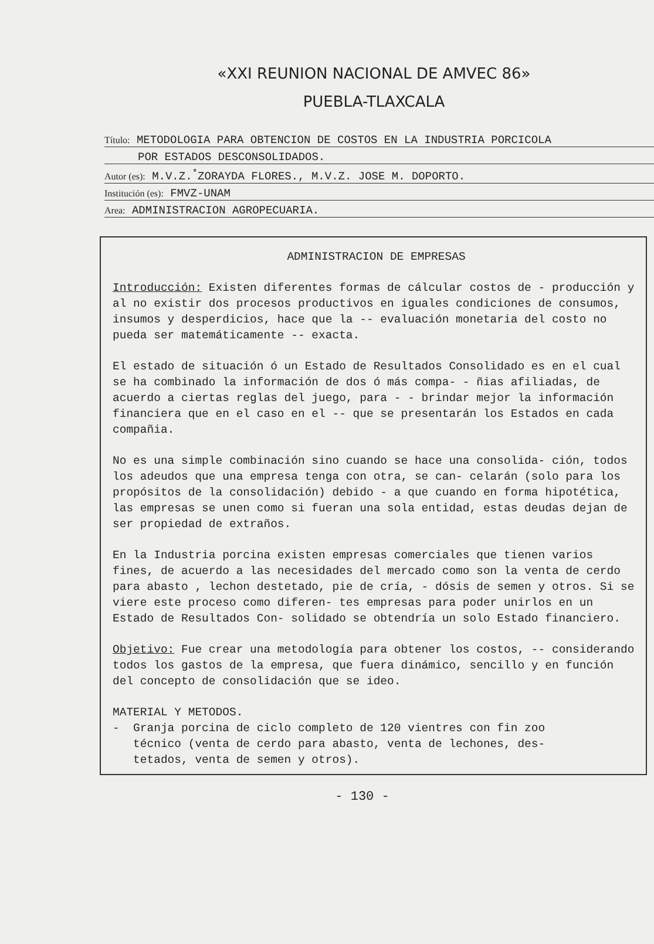«XXI REUNION NACIONAL DE AMVEC 86»
PUEBLA-TLAXCALA
Título: METODOLOGIA PARA OBTENCION DE COSTOS EN LA INDUSTRIA PORCICOLA
POR ESTADOS DESCONSOLIDADOS.
Autor (es): M.V.Z.<sup>*</sup>ZORAYDA FLORES., M.V.Z. JOSE M. DOPORTO.
Institución (es): FMVZ-UNAM
Area: ADMINISTRACION AGROPECUARIA.
ADMINISTRACION DE EMPRESAS
Introducción: Existen diferentes formas de cálcular costos de - producción y al no existir dos procesos productivos en iguales condiciones de consumos, insumos y desperdicios, hace que la -- evaluación monetaria del costo no pueda ser matemáticamente -- exacta.
El estado de situación ó un Estado de Resultados Consolidado es en el cual se ha combinado la información de dos ó más compa- - ñias afiliadas, de acuerdo a ciertas reglas del juego, para - - brindar mejor la información financiera que en el caso en el -- que se presentarán los Estados en cada compañia.
No es una simple combinación sino cuando se hace una consolida- ción, todos los adeudos que una empresa tenga con otra, se can- celarán (solo para los propósitos de la consolidación) debido - a que cuando en forma hipotética, las empresas se unen como si fueran una sola entidad, estas deudas dejan de ser propiedad de extraños.
En la Industria porcina existen empresas comerciales que tienen varios fines, de acuerdo a las necesidades del mercado como son la venta de cerdo para abasto , lechon destetado, pie de cría, - dósis de semen y otros. Si se viere este proceso como diferen- tes empresas para poder unirlos en un Estado de Resultados Con- solidado se obtendría un solo Estado financiero.
Objetivo: Fue crear una metodología para obtener los costos, -- considerando todos los gastos de la empresa, que fuera dinámico, sencillo y en función del concepto de consolidación que se ideo.
MATERIAL Y METODOS.
- Granja porcina de ciclo completo de 120 vientres con fin zoo
técnico (venta de cerdo para abasto, venta de lechones, des-
tetados, venta de semen y otros).
- 130 -